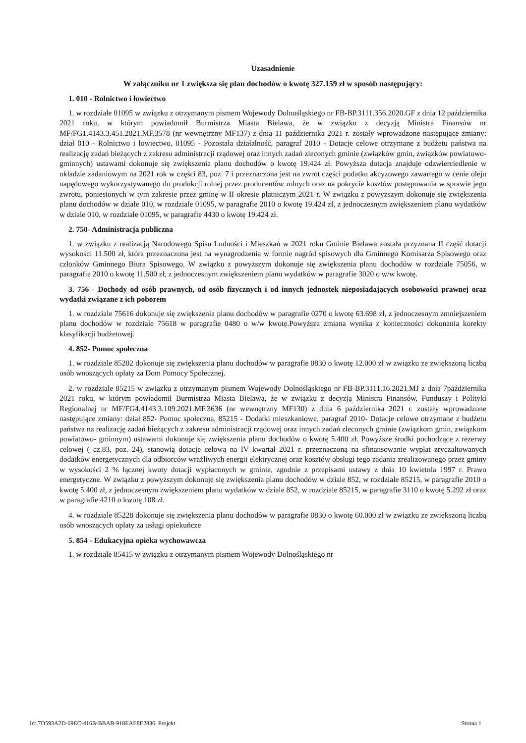Uzasadnienie
W załączniku nr 1 zwiększa się plan dochodów o kwotę 327.159 zł w sposób następujący:
1. 010 - Rolnictwo i łowiectwo
1. w rozdziale 01095 w związku z otrzymanym pismem Wojewody Dolnośląskiego nr FB-BP.3111.356.2020.GF z dnia 12 października 2021 roku, w którym powiadomił Burmistrza Miasta Bielawa, że w związku z decyzją Ministra Finansów nr MF/FG1.4143.3.451.2021.MF.3578 (nr wewnętrzny MF137) z dnia 11 października 2021 r. zostały wprowadzone następujące zmiany: dział 010 - Rolnictwo i łowiectwo, 01095 - Pozostała działalność, paragraf 2010 - Dotacje celowe otrzymane z budżetu państwa na realizację zadań bieżących z zakresu administracji rządowej oraz innych zadań zleconych gminie (związków gmin, związków powiatowo-gminnych) ustawami dokonuje się zwiększenia planu dochodów o kwotę 19.424 zł. Powyższa dotacja znajduje odzwierciedlenie w układzie zadaniowym na 2021 rok w części 83, poz. 7 i przeznaczona jest na zwrot części podatku akcyzowego zawartego w cenie oleju napędowego wykorzystywanego do produkcji rolnej przez producentów rolnych oraz na pokrycie kosztów postępowania w sprawie jego zwrotu, poniesionych w tym zakresie przez gminę w II okresie płatniczym 2021 r. W związku z powyższym dokonuje się zwiększenia planu dochodów w dziale 010, w rozdziale 01095, w paragrafie 2010 o kwotę 19.424 zł, z jednoczesnym zwiększeniem planu wydatków w dziale 010, w rozdziale 01095, w paragrafie 4430 o kwotę 19.424 zł.
2. 750- Administracja publiczna
1. w związku z realizacją Narodowego Spisu Ludności i Mieszkań w 2021 roku Gminie Bielawa została przyznana II część dotacji wysokości 11.500 zł, która przeznaczona jest na wynagrodzenia w formie nagród spisowych dla Gminnego Komisarza Spisowego oraz członków Gminnego Biura Spisowego. W związku z powyższym dokonuje się zwiększenia planu dochodów w rozdziale 75056, w paragrafie 2010 o kwotę 11.500 zł, z jednoczesnym zwiększeniem planu wydatków w paragrafie 3020 o w/w kwotę.
3. 756 - Dochody od osób prawnych, od osób fizycznych i od innych jednostek nieposiadających osobowości prawnej oraz wydatki związane z ich poborem
1. w rozdziale 75616 dokonuje się zwiększenia planu dochodów w paragrafie 0270 o kwotę 63.698 zł, z jednoczesnym zmniejszeniem planu dochodów w rozdziale 75618 w paragrafie 0480 o w/w kwotę.Powyższa zmiana wynika z konieczności dokonania korekty klasyfikacji budżetowej.
4. 852- Pomoc społeczna
1. w rozdziale 85202 dokonuje się zwiększenia planu dochodów w paragrafie 0830 o kwotę 12.000 zł w związku ze zwiększoną liczbą osób wnoszących opłaty za Dom Pomocy Społecznej.
2. w rozdziale 85215 w związku z otrzymanym pismem Wojewody Dolnośląskiego nr FB-BP.3111.16.2021.MJ z dnia 7października 2021 roku, w którym powiadomił Burmistrza Miasta Bielawa, że w związku z decyzją Ministra Finansów, Funduszy i Polityki Regionalnej nr MF/FG4.4143.3.109.2021.MF.3636 (nr wewnętrzny MF130) z dnia 6 października 2021 r. zostały wprowadzone następujące zmiany: dział 852- Pomoc społeczna, 85215 - Dodatki mieszkaniowe, paragraf 2010- Dotacje celowe otrzymane z budżetu państwa na realizację zadań bieżących z zakresu administracji rządowej oraz innych zadań zleconych gminie (związkom gmin, związkom powiatowo- gminnym) ustawami dokonuje się zwiększenia planu dochodów o kwotę 5.400 zł. Powyższe środki pochodzące z rezerwy celowej ( cz.83, poz. 24), stanowią dotacje celową na IV kwartał 2021 r. przeznaczoną na sfinansowanie wypłat zryczałtowanych dodatków energetycznych dla odbiorców wrażliwych energii elektrycznej oraz kosztów obsługi tego zadania zrealizowanego przez gminy w wysokości 2 % łącznej kwoty dotacji wypłaconych w gminie, zgodnie z przepisami ustawy z dnia 10 kwietnia 1997 r. Prawo energetyczne. W związku z powyższym dokonuje się zwiększenia planu dochodów w dziale 852, w rozdziale 85215, w paragrafie 2010 o kwotę 5.400 zł, z jednoczesnym zwiększeniem planu wydatków w dziale 852, w rozdziale 85215, w paragrafie 3110 o kwotę 5.292 zł oraz w paragrafie 4210 o kwotę 108 zł.
4. w rozdziale 85228 dokonuje się zwiększenia planu dochodów w paragrafie 0830 o kwotę 60.000 zł w związku ze zwiększoną liczbą osób wnoszących opłaty za usługi opiekuńcze
5. 854 - Edukacyjna opieka wychowawcza
1. w rozdziale 85415 w związku z otrzymanym pismem Wojewody Dolnośląskiego nr
Id: 7D593A2D-69EC-416B-BBAB-918EAE8E2836. Projekt Strona 1